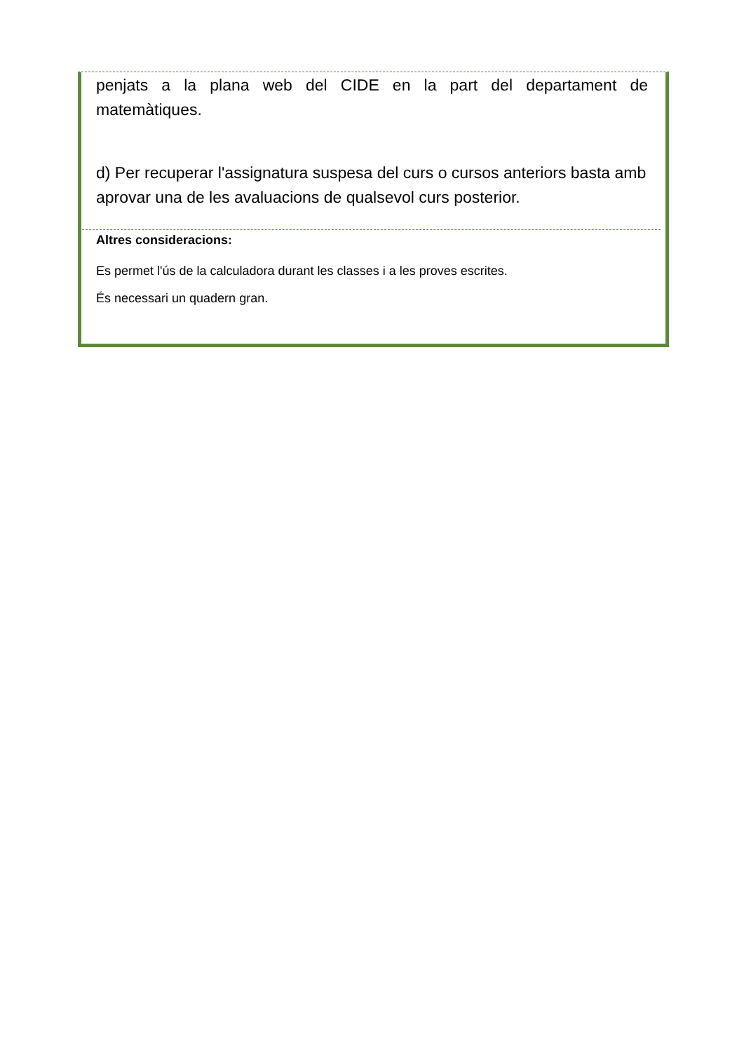penjats a la plana web del CIDE en la part del departament de matemàtiques.
d) Per recuperar l'assignatura suspesa del curs o cursos anteriors basta amb aprovar una de les avaluacions de qualsevol curs posterior.
Altres consideracions:
Es permet l'ús de la calculadora durant les classes i a les proves escrites.
És necessari un quadern gran.